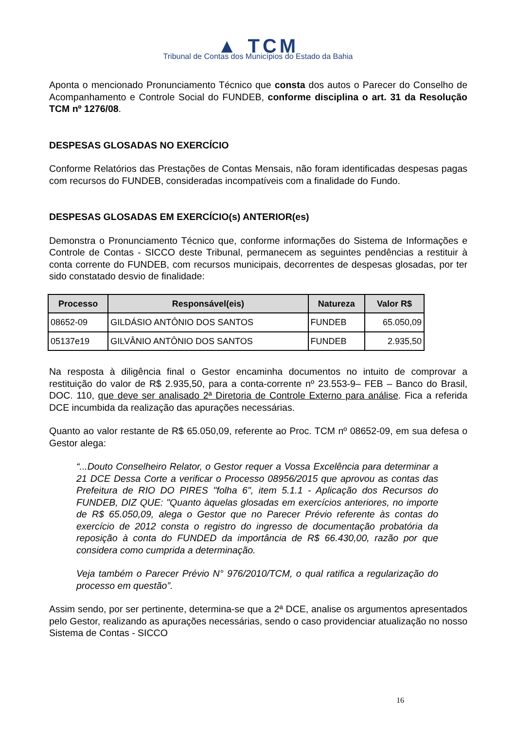▲ TCM
Tribunal de Contas dos Municípios do Estado da Bahia
Aponta o mencionado Pronunciamento Técnico que consta dos autos o Parecer do Conselho de Acompanhamento e Controle Social do FUNDEB, conforme disciplina o art. 31 da Resolução TCM nº 1276/08.
DESPESAS GLOSADAS NO EXERCÍCIO
Conforme Relatórios das Prestações de Contas Mensais, não foram identificadas despesas pagas com recursos do FUNDEB, consideradas incompatíveis com a finalidade do Fundo.
DESPESAS GLOSADAS EM EXERCÍCIO(s) ANTERIOR(es)
Demonstra o Pronunciamento Técnico que, conforme informações do Sistema de Informações e Controle de Contas - SICCO deste Tribunal, permanecem as seguintes pendências a restituir à conta corrente do FUNDEB, com recursos municipais, decorrentes de despesas glosadas, por ter sido constatado desvio de finalidade:
| Processo | Responsável(eis) | Natureza | Valor R$ |
| --- | --- | --- | --- |
| 08652-09 | GILDÁSIO ANTÔNIO DOS SANTOS | FUNDEB | 65.050,09 |
| 05137e19 | GILVÂNIO ANTÔNIO DOS SANTOS | FUNDEB | 2.935,50 |
Na resposta à diligência final o Gestor encaminha documentos no intuito de comprovar a restituição do valor de R$ 2.935,50, para a conta-corrente nº 23.553-9– FEB – Banco do Brasil, DOC. 110, que deve ser analisado 2ª Diretoria de Controle Externo para análise. Fica a referida DCE incumbida da realização das apurações necessárias.
Quanto ao valor restante de R$ 65.050,09, referente ao Proc. TCM nº 08652-09, em sua defesa o Gestor alega:
“...Douto Conselheiro Relator, o Gestor requer a Vossa Excelência para determinar a 21 DCE Dessa Corte a verificar o Processo 08956/2015 que aprovou as contas das Prefeitura de RIO DO PIRES "folha 6", item 5.1.1 - Aplicação dos Recursos do FUNDEB, DIZ QUE: "Quanto àquelas glosadas em exercícios anteriores, no importe de R$ 65.050,09, alega o Gestor que no Parecer Prévio referente às contas do exercício de 2012 consta o registro do ingresso de documentação probatória da reposição à conta do FUNDED da importância de R$ 66.430,00, razão por que considera como cumprida a determinação.
Veja também o Parecer Prévio N° 976/2010/TCM, o qual ratifica a regularização do processo em questão”.
Assim sendo, por ser pertinente, determina-se que a 2ª DCE, analise os argumentos apresentados pelo Gestor, realizando as apurações necessárias, sendo o caso providenciar atualização no nosso Sistema de Contas - SICCO
16